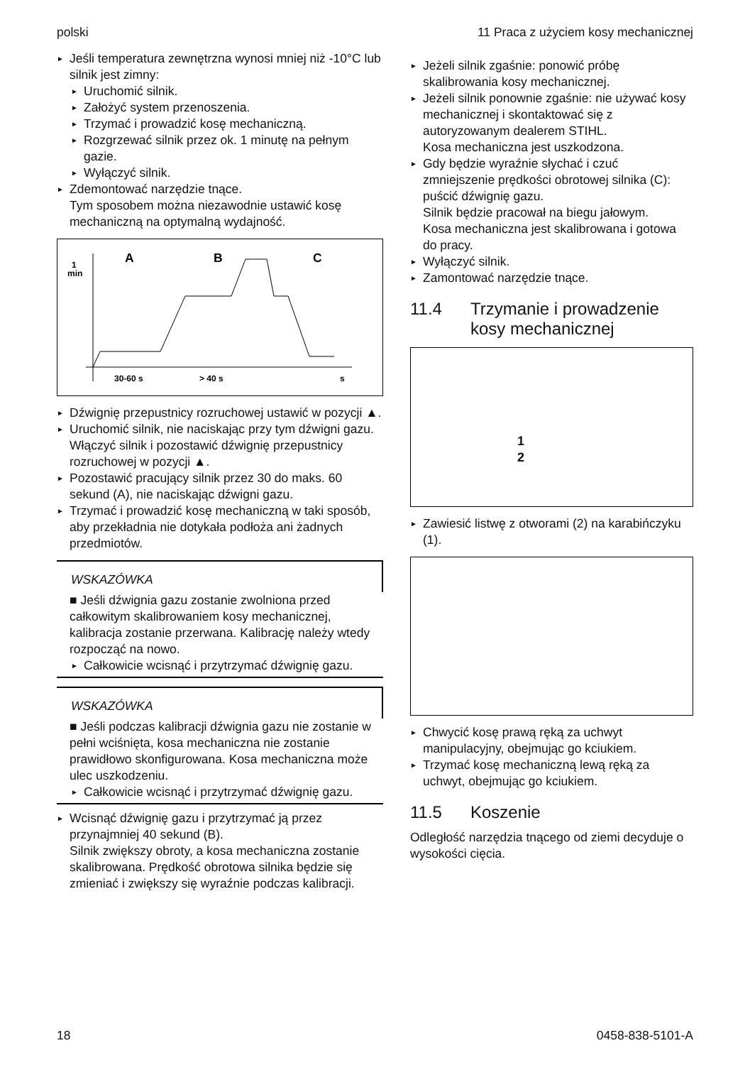polski 11 Praca z użyciem kosy mechanicznej
Jeśli temperatura zewnętrzna wynosi mniej niż -10°C lub silnik jest zimny:
Uruchomić silnik.
Założyć system przenoszenia.
Trzymać i prowadzić kosę mechaniczną.
Rozgrzewać silnik przez ok. 1 minutę na pełnym gazie.
Wyłączyć silnik.
Zdemontować narzędzie tnące.
Tym sposobem można niezawodnie ustawić kosę mechaniczną na optymalną wydajność.
1
min
A
B
C
30-60 s
> 40 s
s
Dźwignię przepustnicy rozruchowej ustawić w pozycji ▲.
Uruchomić silnik, nie naciskając przy tym dźwigni gazu.
Włączyć silnik i pozostawić dźwignię przepustnicy rozruchowej w pozycji ▲.
Pozostawić pracujący silnik przez 30 do maks. 60 sekund (A), nie naciskając dźwigni gazu.
Trzymać i prowadzić kosę mechaniczną w taki sposób, aby przekładnia nie dotykała podłoża ani żadnych przedmiotów.
WSKAZÓWKA
■ Jeśli dźwignia gazu zostanie zwolniona przed całkowitym skalibrowaniem kosy mechanicznej, kalibracja zostanie przerwana. Kalibrację należy wtedy rozpocząć na nowo.
Całkowicie wcisnąć i przytrzymać dźwignię gazu.
WSKAZÓWKA
■ Jeśli podczas kalibracji dźwignia gazu nie zostanie w pełni wciśnięta, kosa mechaniczna nie zostanie prawidłowo skonfigurowana. Kosa mechaniczna może ulec uszkodzeniu.
Całkowicie wcisnąć i przytrzymać dźwignię gazu.
Wcisnąć dźwignię gazu i przytrzymać ją przez przynajmniej 40 sekund (B).
Silnik zwiększy obroty, a kosa mechaniczna zostanie skalibrowana. Prędkość obrotowa silnika będzie się zmieniać i zwiększy się wyraźnie podczas kalibracji.
Jeżeli silnik zgaśnie: ponowić próbę skalibrowania kosy mechanicznej.
Jeżeli silnik ponownie zgaśnie: nie używać kosy mechanicznej i skontaktować się z autoryzowanym dealerem STIHL.
Kosa mechaniczna jest uszkodzona.
Gdy będzie wyraźnie słychać i czuć zmniejszenie prędkości obrotowej silnika (C): puścić dźwignię gazu.
Silnik będzie pracował na biegu jałowym.
Kosa mechaniczna jest skalibrowana i gotowa do pracy.
Wyłączyć silnik.
Zamontować narzędzie tnące.
11.4 Trzymanie i prowadzenie kosy mechanicznej
1
2
Zawiesić listwę z otworami (2) na karabińczyku (1).
Chwycić kosę prawą ręką za uchwyt manipulacyjny, obejmując go kciukiem.
Trzymać kosę mechaniczną lewą ręką za uchwyt, obejmując go kciukiem.
11.5 Koszenie
Odległość narzędzia tnącego od ziemi decyduje o wysokości cięcia.
18 0458-838-5101-A